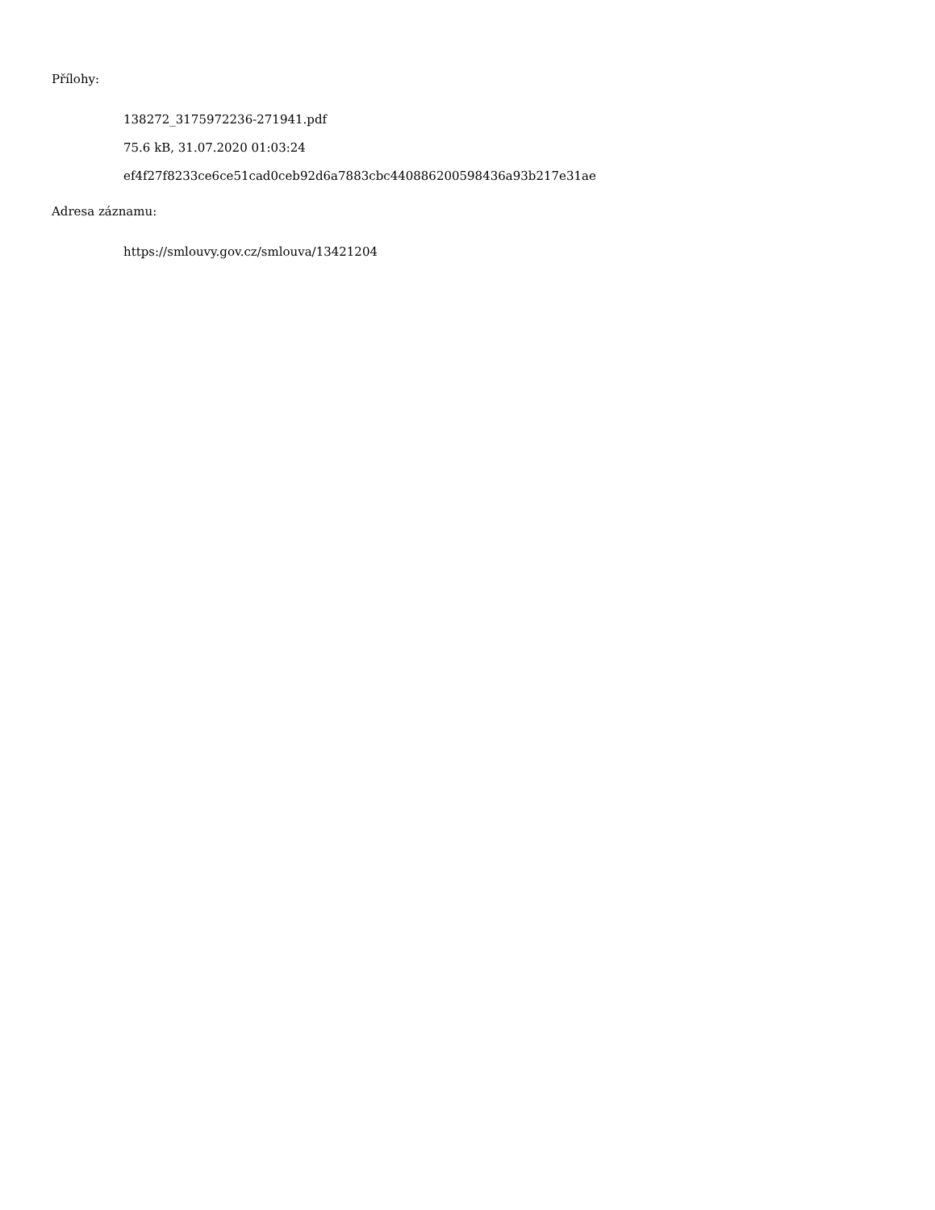Přílohy:
138272_3175972236-271941.pdf
75.6 kB, 31.07.2020 01:03:24
ef4f27f8233ce6ce51cad0ceb92d6a7883cbc440886200598436a93b217e31ae
Adresa záznamu:
https://smlouvy.gov.cz/smlouva/13421204